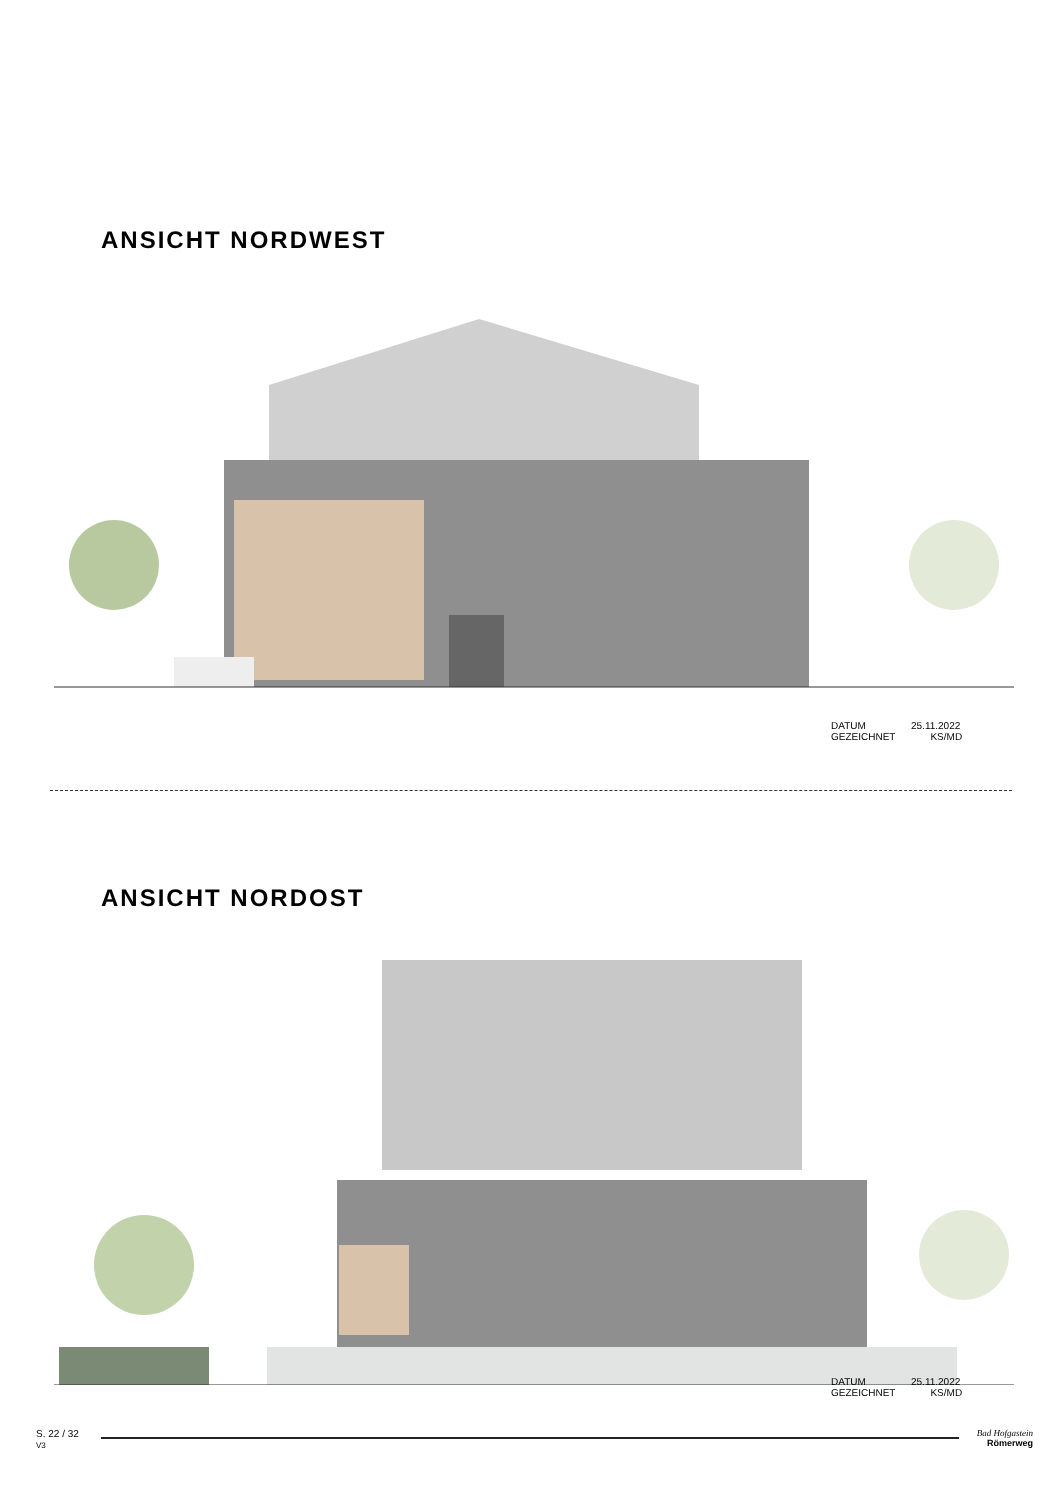ANSICHT NORDWEST
DATUM 25.11.2022
GEZEICHNET KS/MD
ANSICHT NORDOST
DATUM 25.11.2022
GEZEICHNET KS/MD
S. 22 / 32
V3
Bad Hofgastein
Römerweg